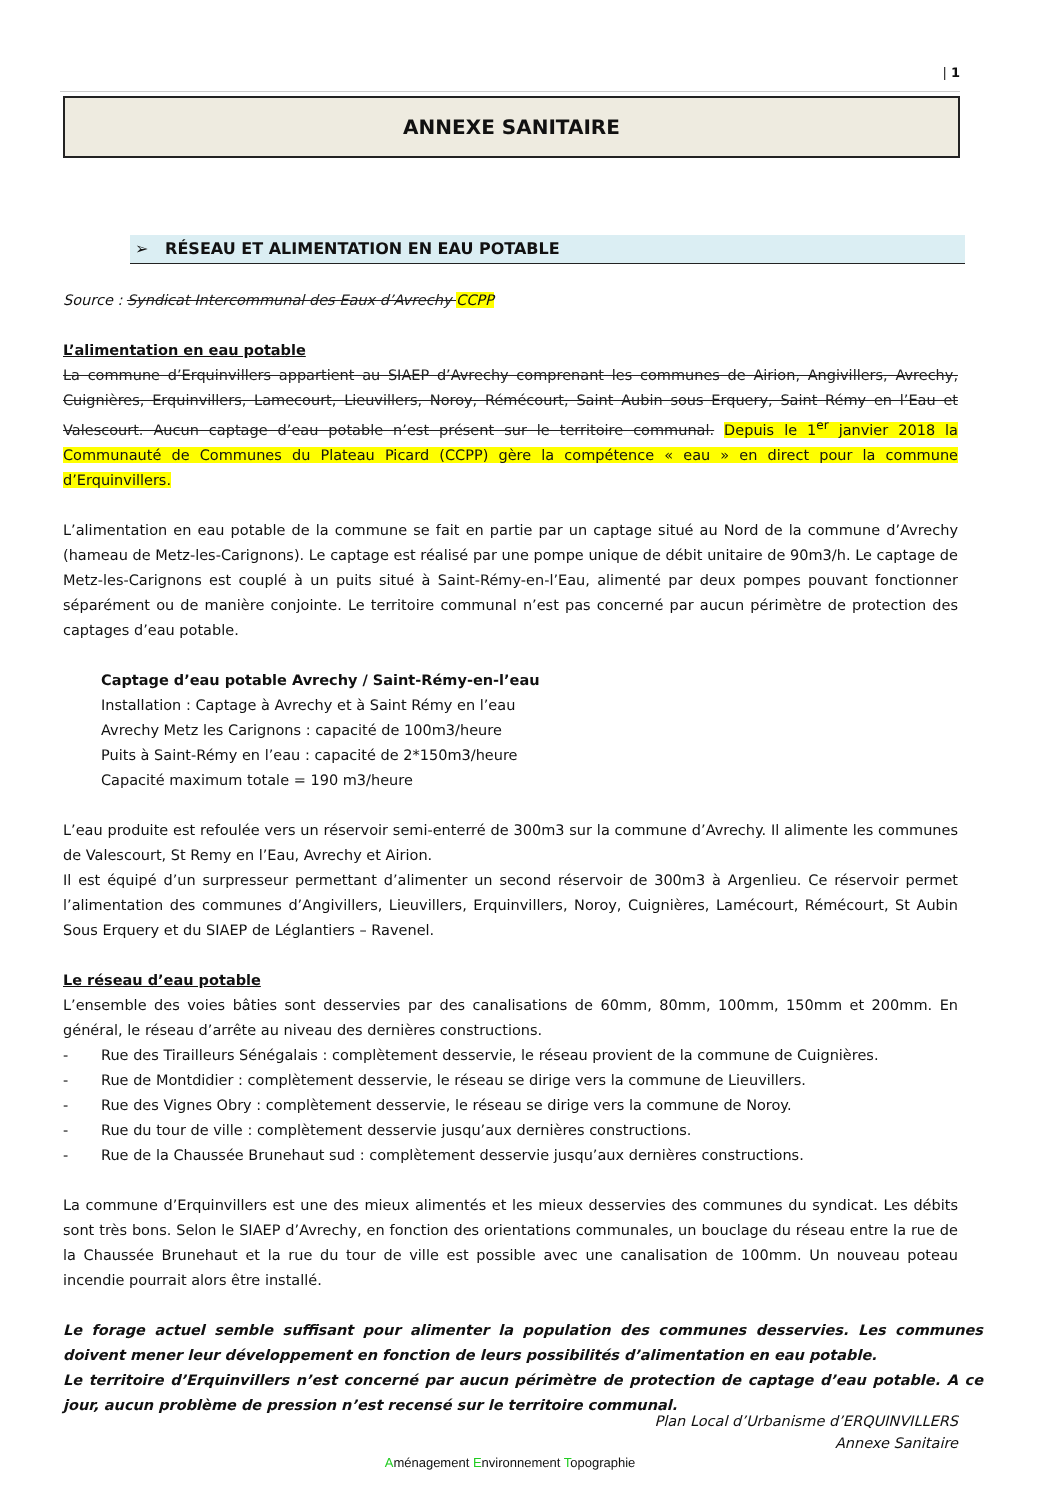| 1
ANNEXE SANITAIRE
➢ RÉSEAU ET ALIMENTATION EN EAU POTABLE
Source : Syndicat Intercommunal des Eaux d’Avrechy CCPP
L’alimentation en eau potable
La commune d’Erquinvillers appartient au SIAEP d’Avrechy comprenant les communes de Airion, Angivillers, Avrechy, Cuignières, Erquinvillers, Lamecourt, Lieuvillers, Noroy, Rémécourt, Saint Aubin sous Erquery, Saint Rémy en l’Eau et Valescourt. Aucun captage d’eau potable n’est présent sur le territoire communal. Depuis le 1<sup>er</sup> janvier 2018 la Communauté de Communes du Plateau Picard (CCPP) gère la compétence « eau » en direct pour la commune d’Erquinvillers.
L’alimentation en eau potable de la commune se fait en partie par un captage situé au Nord de la commune d’Avrechy (hameau de Metz-les-Carignons). Le captage est réalisé par une pompe unique de débit unitaire de 90m3/h. Le captage de Metz-les-Carignons est couplé à un puits situé à Saint-Rémy-en-l’Eau, alimenté par deux pompes pouvant fonctionner séparément ou de manière conjointe. Le territoire communal n’est pas concerné par aucun périmètre de protection des captages d’eau potable.
Captage d’eau potable Avrechy / Saint-Rémy-en-l’eau
Installation : Captage à Avrechy et à Saint Rémy en l’eau
Avrechy Metz les Carignons : capacité de 100m3/heure
Puits à Saint-Rémy en l’eau : capacité de 2*150m3/heure
Capacité maximum totale = 190 m3/heure
L’eau produite est refoulée vers un réservoir semi-enterré de 300m3 sur la commune d’Avrechy. Il alimente les communes de Valescourt, St Remy en l’Eau, Avrechy et Airion.
Il est équipé d’un surpresseur permettant d’alimenter un second réservoir de 300m3 à Argenlieu. Ce réservoir permet l’alimentation des communes d’Angivillers, Lieuvillers, Erquinvillers, Noroy, Cuignières, Lamécourt, Rémécourt, St Aubin Sous Erquery et du SIAEP de Léglantiers – Ravenel.
Le réseau d’eau potable
L’ensemble des voies bâties sont desservies par des canalisations de 60mm, 80mm, 100mm, 150mm et 200mm. En général, le réseau d’arrête au niveau des dernières constructions.
- Rue des Tirailleurs Sénégalais : complètement desservie, le réseau provient de la commune de Cuignières.
- Rue de Montdidier : complètement desservie, le réseau se dirige vers la commune de Lieuvillers.
- Rue des Vignes Obry : complètement desservie, le réseau se dirige vers la commune de Noroy.
- Rue du tour de ville : complètement desservie jusqu’aux dernières constructions.
- Rue de la Chaussée Brunehaut sud : complètement desservie jusqu’aux dernières constructions.
La commune d’Erquinvillers est une des mieux alimentés et les mieux desservies des communes du syndicat. Les débits sont très bons. Selon le SIAEP d’Avrechy, en fonction des orientations communales, un bouclage du réseau entre la rue de la Chaussée Brunehaut et la rue du tour de ville est possible avec une canalisation de 100mm. Un nouveau poteau incendie pourrait alors être installé.
Le forage actuel semble suffisant pour alimenter la population des communes desservies. Les communes doivent mener leur développement en fonction de leurs possibilités d’alimentation en eau potable.
Le territoire d’Erquinvillers n’est concerné par aucun périmètre de protection de captage d’eau potable. A ce jour, aucun problème de pression n’est recensé sur le territoire communal.
Plan Local d’Urbanisme d’ERQUINVILLERS
Annexe Sanitaire
Aménagement Environnement Topographie